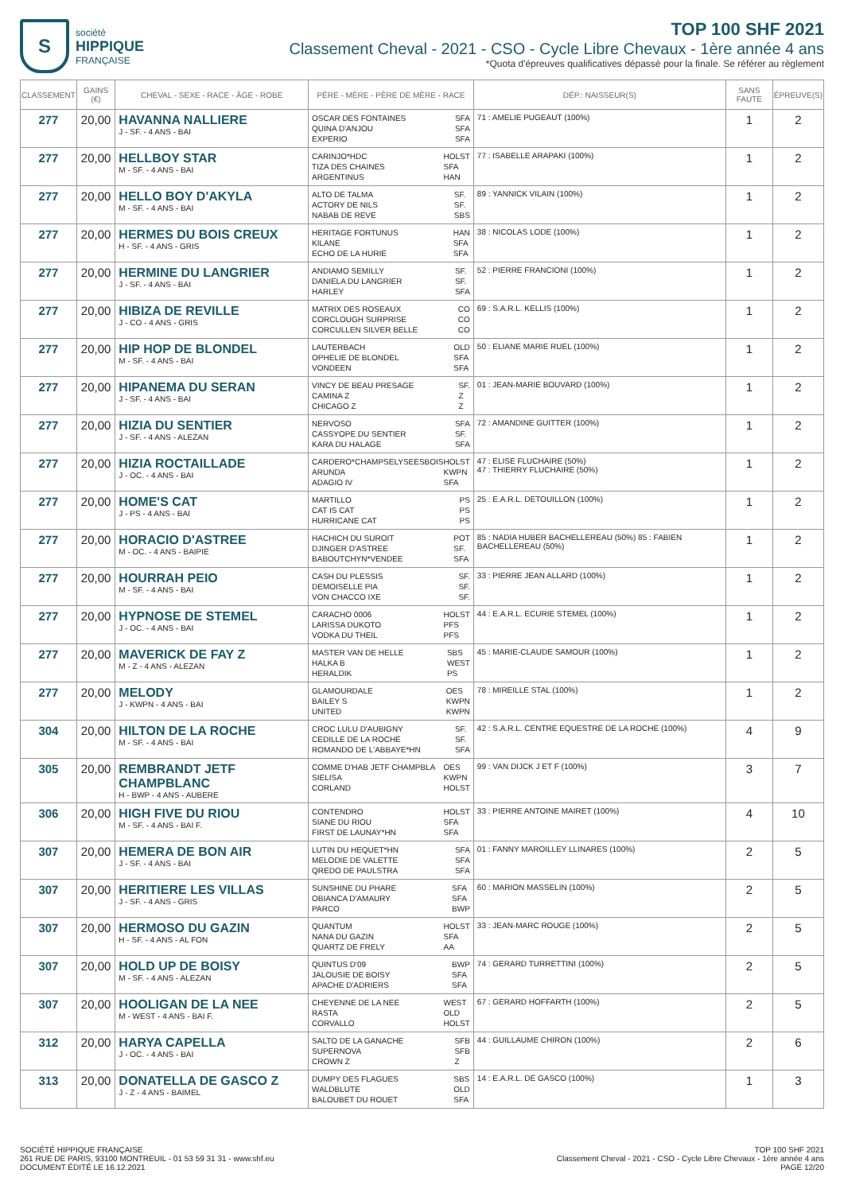S
société
HIPPIQUE
FRANÇAISE
TOP 100 SHF 2021
Classement Cheval - 2021 - CSO - Cycle Libre Chevaux - 1ère année 4 ans
*Quota d'épreuves qualificatives dépassé pour la finale. Se référer au règlement
| CLASSEMENT | GAINS (€) | CHEVAL - SEXE - RACE - ÂGE - ROBE | PÈRE - MÈRE - PÈRE DE MÈRE - RACE | DÉP.: NAISSEUR(S) | SANS FAUTE | ÉPREUVE(S) |
| --- | --- | --- | --- | --- | --- | --- |
| 277 | 20,00 | HAVANNA NALLIERE J - SF. - 4 ANS - BAI | OSCAR DES FONTAINES QUINA D'ANJOU EXPERIO SFA SFA SFA | 71 : AMELIE PUGEAUT (100%) | 1 | 2 |
| 277 | 20,00 | HELLBOY STAR M - SF. - 4 ANS - BAI | CARINJO*HDC TIZA DES CHAINES ARGENTINUS HOLST SFA HAN | 77 : ISABELLE ARAPAKI (100%) | 1 | 2 |
| 277 | 20,00 | HELLO BOY D'AKYLA M - SF. - 4 ANS - BAI | ALTO DE TALMA ACTORY DE NILS NABAB DE REVE SF. SF. SBS | 89 : YANNICK VILAIN (100%) | 1 | 2 |
| 277 | 20,00 | HERMES DU BOIS CREUX H - SF. - 4 ANS - GRIS | HERITAGE FORTUNUS KILANE ECHO DE LA HURIE HAN SFA SFA | 38 : NICOLAS LODE (100%) | 1 | 2 |
| 277 | 20,00 | HERMINE DU LANGRIER J - SF. - 4 ANS - BAI | ANDIAMO SEMILLY DANIELA DU LANGRIER HARLEY SF. SF. SFA | 52 : PIERRE FRANCIONI (100%) | 1 | 2 |
| 277 | 20,00 | HIBIZA DE REVILLE J - CO - 4 ANS - GRIS | MATRIX DES ROSEAUX CORCLOUGH SURPRISE CORCULLEN SILVER BELLE CO CO CO | 69 : S.A.R.L. KELLIS (100%) | 1 | 2 |
| 277 | 20,00 | HIP HOP DE BLONDEL M - SF. - 4 ANS - BAI | LAUTERBACH OPHELIE DE BLONDEL VONDEEN OLD SFA SFA | 50 : ELIANE MARIE RUEL (100%) | 1 | 2 |
| 277 | 20,00 | HIPANEMA DU SERAN J - SF. - 4 ANS - BAI | VINCY DE BEAU PRESAGE CAMINA Z CHICAGO Z SF. Z Z | 01 : JEAN-MARIE BOUVARD (100%) | 1 | 2 |
| 277 | 20,00 | HIZIA DU SENTIER J - SF. - 4 ANS - ALEZAN | NERVOSO CASSYOPE DU SENTIER KARA DU HALAGE SFA SF. SFA | 72 : AMANDINE GUITTER (100%) | 1 | 2 |
| 277 | 20,00 | HIZIA ROCTAILLADE J - OC. - 4 ANS - BAI | CARDERO*CHAMPSELYSEESBOIS ARUNDA ADAGIO IV HOLST KWPN SFA | 47 : ELISE FLUCHAIRE (50%) 47 : THIERRY FLUCHAIRE (50%) | 1 | 2 |
| 277 | 20,00 | HOME'S CAT J - PS - 4 ANS - BAI | MARTILLO CAT IS CAT HURRICANE CAT PS PS PS | 25 : E.A.R.L. DETOUILLON (100%) | 1 | 2 |
| 277 | 20,00 | HORACIO D'ASTREE M - OC. - 4 ANS - BAIPIE | HACHICH DU SUROIT DJINGER D'ASTREE BABOUTCHYN*VENDEE POT SF. SFA | 85 : NADIA HUBER BACHELLEREAU (50%) 85 : FABIEN BACHELLEREAU (50%) | 1 | 2 |
| 277 | 20,00 | HOURRAH PEIO M - SF. - 4 ANS - BAI | CASH DU PLESSIS DEMOISELLE PIA VON CHACCO IXE SF. SF. SF. | 33 : PIERRE JEAN ALLARD (100%) | 1 | 2 |
| 277 | 20,00 | HYPNOSE DE STEMEL J - OC. - 4 ANS - BAI | CARACHO 0006 LARISSA DUKOTO VODKA DU THEIL HOLST PFS PFS | 44 : E.A.R.L. ECURIE STEMEL (100%) | 1 | 2 |
| 277 | 20,00 | MAVERICK DE FAY Z M - Z - 4 ANS - ALEZAN | MASTER VAN DE HELLE HALKA B HERALDIK SBS WEST PS | 45 : MARIE-CLAUDE SAMOUR (100%) | 1 | 2 |
| 277 | 20,00 | MELODY J - KWPN - 4 ANS - BAI | GLAMOURDALE BAILEY S UNITED OES KWPN KWPN | 78 : MIREILLE STAL (100%) | 1 | 2 |
| 304 | 20,00 | HILTON DE LA ROCHE M - SF. - 4 ANS - BAI | CROC LULU D'AUBIGNY CEDILLE DE LA ROCHE ROMANDO DE L'ABBAYE*HN SF. SF. SFA | 42 : S.A.R.L. CENTRE EQUESTRE DE LA ROCHE (100%) | 4 | 9 |
| 305 | 20,00 | REMBRANDT JETF CHAMPBLANC H - BWP - 4 ANS - AUBERE | COMME D'HAB JETF CHAMPBLA SIELISA CORLAND OES KWPN HOLST | 99 : VAN DIJCK J ET F (100%) | 3 | 7 |
| 306 | 20,00 | HIGH FIVE DU RIOU M - SF. - 4 ANS - BAI F. | CONTENDRO SIANE DU RIOU FIRST DE LAUNAY*HN HOLST SFA SFA | 33 : PIERRE ANTOINE MAIRET (100%) | 4 | 10 |
| 307 | 20,00 | HEMERA DE BON AIR J - SF. - 4 ANS - BAI | LUTIN DU HEQUET*HN MELODIE DE VALETTE QREDO DE PAULSTRA SFA SFA SFA | 01 : FANNY MAROILLEY LLINARES (100%) | 2 | 5 |
| 307 | 20,00 | HERITIERE LES VILLAS J - SF. - 4 ANS - GRIS | SUNSHINE DU PHARE OBIANCA D'AMAURY PARCO SFA SFA BWP | 60 : MARION MASSELIN (100%) | 2 | 5 |
| 307 | 20,00 | HERMOSO DU GAZIN H - SF. - 4 ANS - AL FON | QUANTUM NANA DU GAZIN QUARTZ DE FRELY HOLST SFA AA | 33 : JEAN-MARC ROUGE (100%) | 2 | 5 |
| 307 | 20,00 | HOLD UP DE BOISY M - SF. - 4 ANS - ALEZAN | QUINTUS D'09 JALOUSIE DE BOISY APACHE D'ADRIERS BWP SFA SFA | 74 : GERARD TURRETTINI (100%) | 2 | 5 |
| 307 | 20,00 | HOOLIGAN DE LA NEE M - WEST - 4 ANS - BAI F. | CHEYENNE DE LA NEE RASTA CORVALLO WEST OLD HOLST | 67 : GERARD HOFFARTH (100%) | 2 | 5 |
| 312 | 20,00 | HARYA CAPELLA J - OC. - 4 ANS - BAI | SALTO DE LA GANACHE SUPERNOVA CROWN Z SFB SFB Z | 44 : GUILLAUME CHIRON (100%) | 2 | 6 |
| 313 | 20,00 | DONATELLA DE GASCO Z J - Z - 4 ANS - BAIMEL | DUMPY DES FLAGUES WALDBLUTE BALOUBET DU ROUET SBS OLD SFA | 14 : E.A.R.L. DE GASCO (100%) | 1 | 3 |
SOCIÉTÉ HIPPIQUE FRANÇAISE
261 RUE DE PARIS, 93100 MONTREUIL - 01 53 59 31 31 - www.shf.eu
DOCUMENT ÉDITÉ LE 16.12.2021
TOP 100 SHF 2021
Classement Cheval - 2021 - CSO - Cycle Libre Chevaux - 1ère année 4 ans
PAGE 12/20